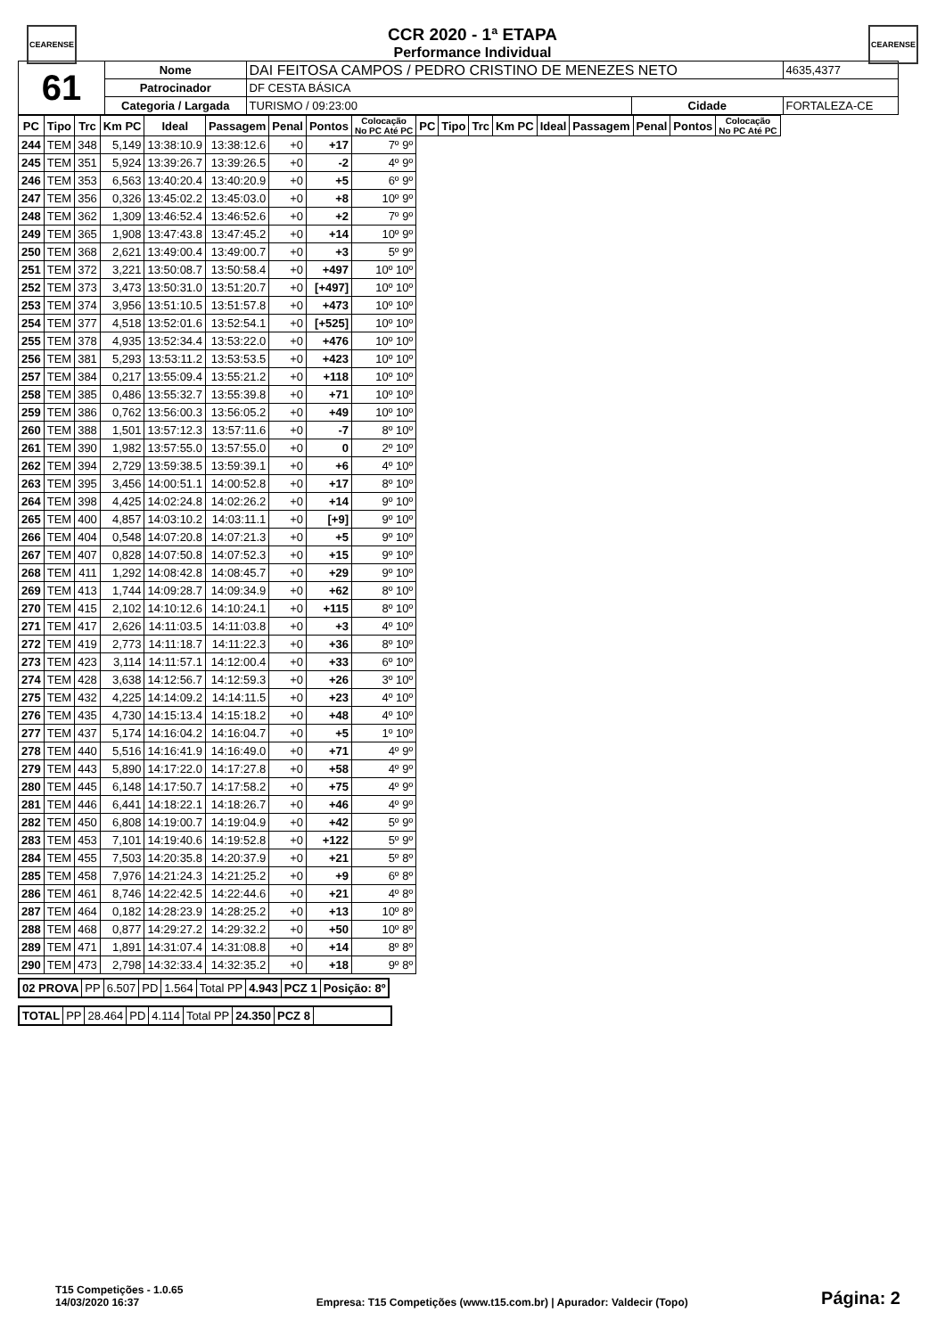CEARENSE CEARENSE
CCR 2020 - 1ª ETAPA
Performance Individual
| 61 | Nome | DAI FEITOSA CAMPOS / PEDRO CRISTINO DE MENEZES NETO | | | 4635,4377 |
| | Patrocinador | DF CESTA BÁSICA | | | |
| | Categoria / Largada | TURISMO / 09:23:00 | Cidade | FORTALEZA-CE | |
| PC | Tipo | Trc | Km PC | Ideal | Passagem | Penal | Pontos | Colocação No PC Até PC | PC | Tipo | Trc | Km PC | Ideal | Passagem | Penal | Pontos | Colocação No PC Até PC |
| --- | --- | --- | --- | --- | --- | --- | --- | --- | --- | --- | --- | --- | --- | --- | --- | --- | --- |
| 244 | TEM | 348 | 5,149 | 13:38:10.9 | 13:38:12.6 | +0 | +17 | 7º 9º | | | | | | | | | |
| 245 | TEM | 351 | 5,924 | 13:39:26.7 | 13:39:26.5 | +0 | -2 | 4º 9º | | | | | | | | | |
| 246 | TEM | 353 | 6,563 | 13:40:20.4 | 13:40:20.9 | +0 | +5 | 6º 9º | | | | | | | | | |
| 247 | TEM | 356 | 0,326 | 13:45:02.2 | 13:45:03.0 | +0 | +8 | 10º 9º | | | | | | | | | |
| 248 | TEM | 362 | 1,309 | 13:46:52.4 | 13:46:52.6 | +0 | +2 | 7º 9º | | | | | | | | | |
| 249 | TEM | 365 | 1,908 | 13:47:43.8 | 13:47:45.2 | +0 | +14 | 10º 9º | | | | | | | | | |
| 250 | TEM | 368 | 2,621 | 13:49:00.4 | 13:49:00.7 | +0 | +3 | 5º 9º | | | | | | | | | |
| 251 | TEM | 372 | 3,221 | 13:50:08.7 | 13:50:58.4 | +0 | +497 | 10º 10º | | | | | | | | | |
| 252 | TEM | 373 | 3,473 | 13:50:31.0 | 13:51:20.7 | +0 | [+497] | 10º 10º | | | | | | | | | |
| 253 | TEM | 374 | 3,956 | 13:51:10.5 | 13:51:57.8 | +0 | +473 | 10º 10º | | | | | | | | | |
| 254 | TEM | 377 | 4,518 | 13:52:01.6 | 13:52:54.1 | +0 | [+525] | 10º 10º | | | | | | | | | |
| 255 | TEM | 378 | 4,935 | 13:52:34.4 | 13:53:22.0 | +0 | +476 | 10º 10º | | | | | | | | | |
| 256 | TEM | 381 | 5,293 | 13:53:11.2 | 13:53:53.5 | +0 | +423 | 10º 10º | | | | | | | | | |
| 257 | TEM | 384 | 0,217 | 13:55:09.4 | 13:55:21.2 | +0 | +118 | 10º 10º | | | | | | | | | |
| 258 | TEM | 385 | 0,486 | 13:55:32.7 | 13:55:39.8 | +0 | +71 | 10º 10º | | | | | | | | | |
| 259 | TEM | 386 | 0,762 | 13:56:00.3 | 13:56:05.2 | +0 | +49 | 10º 10º | | | | | | | | | |
| 260 | TEM | 388 | 1,501 | 13:57:12.3 | 13:57:11.6 | +0 | -7 | 8º 10º | | | | | | | | | |
| 261 | TEM | 390 | 1,982 | 13:57:55.0 | 13:57:55.0 | +0 | 0 | 2º 10º | | | | | | | | | |
| 262 | TEM | 394 | 2,729 | 13:59:38.5 | 13:59:39.1 | +0 | +6 | 4º 10º | | | | | | | | | |
| 263 | TEM | 395 | 3,456 | 14:00:51.1 | 14:00:52.8 | +0 | +17 | 8º 10º | | | | | | | | | |
| 264 | TEM | 398 | 4,425 | 14:02:24.8 | 14:02:26.2 | +0 | +14 | 9º 10º | | | | | | | | | |
| 265 | TEM | 400 | 4,857 | 14:03:10.2 | 14:03:11.1 | +0 | [+9] | 9º 10º | | | | | | | | | |
| 266 | TEM | 404 | 0,548 | 14:07:20.8 | 14:07:21.3 | +0 | +5 | 9º 10º | | | | | | | | | |
| 267 | TEM | 407 | 0,828 | 14:07:50.8 | 14:07:52.3 | +0 | +15 | 9º 10º | | | | | | | | | |
| 268 | TEM | 411 | 1,292 | 14:08:42.8 | 14:08:45.7 | +0 | +29 | 9º 10º | | | | | | | | | |
| 269 | TEM | 413 | 1,744 | 14:09:28.7 | 14:09:34.9 | +0 | +62 | 8º 10º | | | | | | | | | |
| 270 | TEM | 415 | 2,102 | 14:10:12.6 | 14:10:24.1 | +0 | +115 | 8º 10º | | | | | | | | | |
| 271 | TEM | 417 | 2,626 | 14:11:03.5 | 14:11:03.8 | +0 | +3 | 4º 10º | | | | | | | | | |
| 272 | TEM | 419 | 2,773 | 14:11:18.7 | 14:11:22.3 | +0 | +36 | 8º 10º | | | | | | | | | |
| 273 | TEM | 423 | 3,114 | 14:11:57.1 | 14:12:00.4 | +0 | +33 | 6º 10º | | | | | | | | | |
| 274 | TEM | 428 | 3,638 | 14:12:56.7 | 14:12:59.3 | +0 | +26 | 3º 10º | | | | | | | | | |
| 275 | TEM | 432 | 4,225 | 14:14:09.2 | 14:14:11.5 | +0 | +23 | 4º 10º | | | | | | | | | |
| 276 | TEM | 435 | 4,730 | 14:15:13.4 | 14:15:18.2 | +0 | +48 | 4º 10º | | | | | | | | | |
| 277 | TEM | 437 | 5,174 | 14:16:04.2 | 14:16:04.7 | +0 | +5 | 1º 10º | | | | | | | | | |
| 278 | TEM | 440 | 5,516 | 14:16:41.9 | 14:16:49.0 | +0 | +71 | 4º 9º | | | | | | | | | |
| 279 | TEM | 443 | 5,890 | 14:17:22.0 | 14:17:27.8 | +0 | +58 | 4º 9º | | | | | | | | | |
| 280 | TEM | 445 | 6,148 | 14:17:50.7 | 14:17:58.2 | +0 | +75 | 4º 9º | | | | | | | | | |
| 281 | TEM | 446 | 6,441 | 14:18:22.1 | 14:18:26.7 | +0 | +46 | 4º 9º | | | | | | | | | |
| 282 | TEM | 450 | 6,808 | 14:19:00.7 | 14:19:04.9 | +0 | +42 | 5º 9º | | | | | | | | | |
| 283 | TEM | 453 | 7,101 | 14:19:40.6 | 14:19:52.8 | +0 | +122 | 5º 9º | | | | | | | | | |
| 284 | TEM | 455 | 7,503 | 14:20:35.8 | 14:20:37.9 | +0 | +21 | 5º 8º | | | | | | | | | |
| 285 | TEM | 458 | 7,976 | 14:21:24.3 | 14:21:25.2 | +0 | +9 | 6º 8º | | | | | | | | | |
| 286 | TEM | 461 | 8,746 | 14:22:42.5 | 14:22:44.6 | +0 | +21 | 4º 8º | | | | | | | | | |
| 287 | TEM | 464 | 0,182 | 14:28:23.9 | 14:28:25.2 | +0 | +13 | 10º 8º | | | | | | | | | |
| 288 | TEM | 468 | 0,877 | 14:29:27.2 | 14:29:32.2 | +0 | +50 | 10º 8º | | | | | | | | | |
| 289 | TEM | 471 | 1,891 | 14:31:07.4 | 14:31:08.8 | +0 | +14 | 8º 8º | | | | | | | | | |
| 290 | TEM | 473 | 2,798 | 14:32:33.4 | 14:32:35.2 | +0 | +18 | 9º 8º | | | | | | | | | |
| 02 PROVA | PP | 6.507 | PD | 1.564 | Total PP | 4.943 | PCZ 1 | Posição: 8º |
| TOTAL | PP | 28.464 | PD | 4.114 | Total PP | 24.350 | PCZ 8 | |
T15 Competições - 1.0.65
14/03/2020 16:37
Empresa: T15 Competições (www.t15.com.br) | Apurador: Valdecir (Topo)
Página: 2